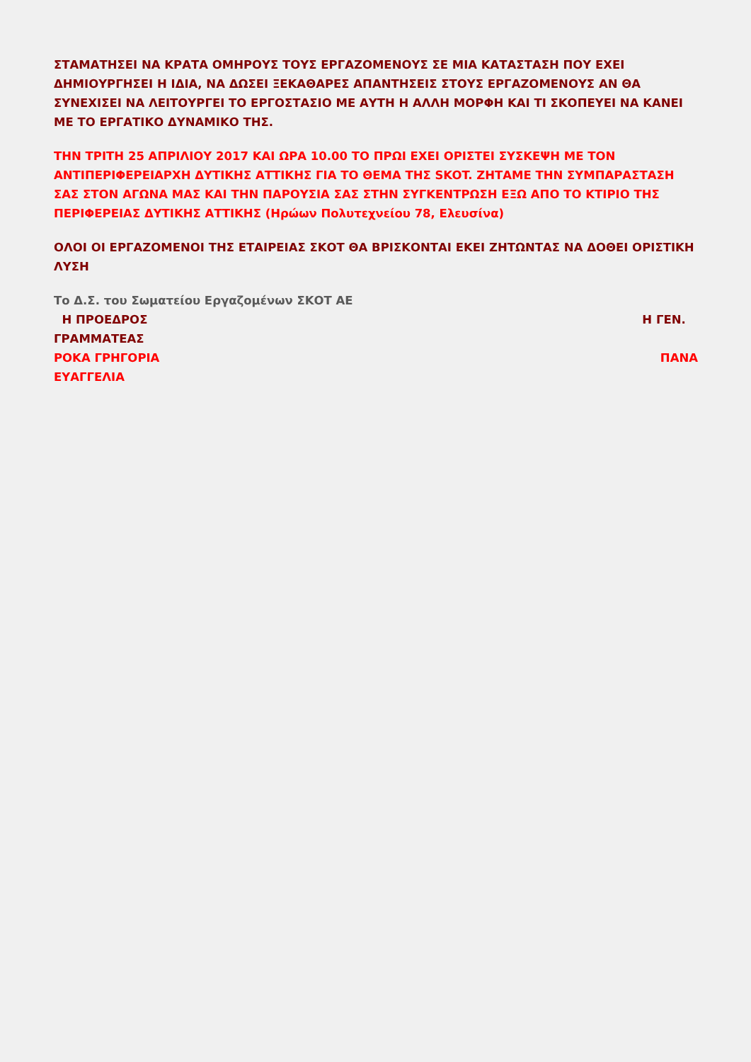ΣΤΑΜΑΤΗΣΕΙ ΝΑ ΚΡΑΤΑ ΟΜΗΡΟΥΣ ΤΟΥΣ ΕΡΓΑΖΟΜΕΝΟΥΣ ΣΕ ΜΙΑ ΚΑΤΑΣΤΑΣΗ ΠΟΥ ΕΧΕΙ ΔΗΜΙΟΥΡΓΗΣΕΙ Η ΙΔΙΑ, ΝΑ ΔΩΣΕΙ ΞΕΚΑΘΑΡΕΣ ΑΠΑΝΤΗΣΕΙΣ ΣΤΟΥΣ ΕΡΓΑΖΟΜΕΝΟΥΣ ΑΝ ΘΑ ΣΥΝΕΧΙΣΕΙ ΝΑ ΛΕΙΤΟΥΡΓΕΙ ΤΟ ΕΡΓΟΣΤΑΣΙΟ ΜΕ ΑΥΤΗ Η ΑΛΛΗ ΜΟΡΦΗ ΚΑΙ ΤΙ ΣΚΟΠΕΥΕΙ ΝΑ ΚΑΝΕΙ ΜΕ ΤΟ ΕΡΓΑΤΙΚΟ ΔΥΝΑΜΙΚΟ ΤΗΣ.
ΤΗΝ ΤΡΙΤΗ 25 ΑΠΡΙΛΙΟΥ 2017 ΚΑΙ ΩΡΑ 10.00 ΤΟ ΠΡΩΙ ΕΧΕΙ ΟΡΙΣΤΕΙ ΣΥΣΚΕΨΗ ΜΕ ΤΟΝ ΑΝΤΙΠΕΡΙΦΕΡΕΙΑΡΧΗ ΔΥΤΙΚΗΣ ΑΤΤΙΚΗΣ ΓΙΑ ΤΟ ΘΕΜΑ ΤΗΣ SKOT. ΖΗΤΑΜΕ ΤΗΝ ΣΥΜΠΑΡΑΣΤΑΣΗ ΣΑΣ ΣΤΟΝ ΑΓΩΝΑ ΜΑΣ ΚΑΙ ΤΗΝ ΠΑΡΟΥΣΙΑ ΣΑΣ ΣΤΗΝ ΣΥΓΚΕΝΤΡΩΣΗ ΕΞΩ ΑΠΟ ΤΟ ΚΤΙΡΙΟ ΤΗΣ ΠΕΡΙΦΕΡΕΙΑΣ ΔΥΤΙΚΗΣ ΑΤΤΙΚΗΣ (Ηρώων Πολυτεχνείου 78, Ελευσίνα)
ΟΛΟΙ ΟΙ ΕΡΓΑΖΟΜΕΝΟΙ ΤΗΣ ΕΤΑΙΡΕΙΑΣ ΣΚΟΤ ΘΑ ΒΡΙΣΚΟΝΤΑΙ ΕΚΕΙ ΖΗΤΩΝΤΑΣ ΝΑ ΔΟΘΕΙ ΟΡΙΣΤΙΚΗ ΛΥΣΗ
Το Δ.Σ. του Σωματείου Εργαζομένων ΣΚΟΤ ΑΕ
Η ΠΡΟΕΔΡΟΣ Η ΓΕΝ.
ΓΡΑΜΜΑΤΕΑΣ
ΡΟΚΑ ΓΡΗΓΟΡΙΑ ΠΑΝΑ
ΕΥΑΓΓΕΛΙΑ